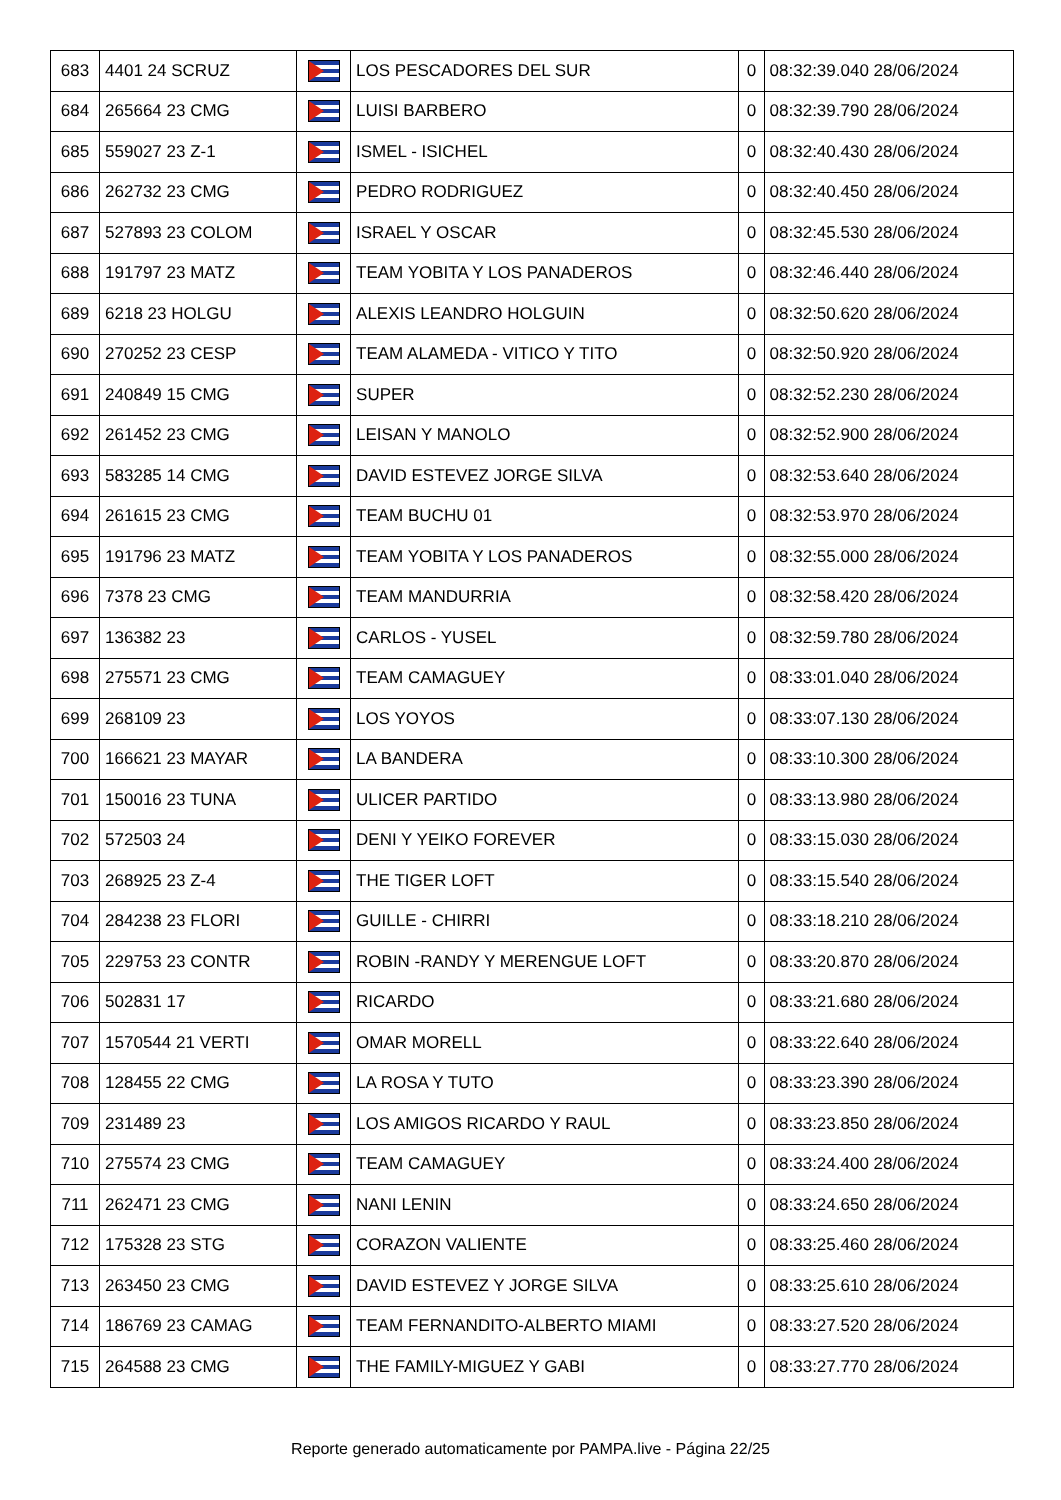| 683 | 4401 24 SCRUZ | | LOS PESCADORES DEL SUR | 0 | 08:32:39.040 28/06/2024 |
| 684 | 265664 23 CMG | | LUISI BARBERO | 0 | 08:32:39.790 28/06/2024 |
| 685 | 559027 23 Z-1 | | ISMEL - ISICHEL | 0 | 08:32:40.430 28/06/2024 |
| 686 | 262732 23 CMG | | PEDRO RODRIGUEZ | 0 | 08:32:40.450 28/06/2024 |
| 687 | 527893 23 COLOM | | ISRAEL Y OSCAR | 0 | 08:32:45.530 28/06/2024 |
| 688 | 191797 23 MATZ | | TEAM YOBITA Y LOS PANADEROS | 0 | 08:32:46.440 28/06/2024 |
| 689 | 6218 23 HOLGU | | ALEXIS LEANDRO HOLGUIN | 0 | 08:32:50.620 28/06/2024 |
| 690 | 270252 23 CESP | | TEAM ALAMEDA - VITICO Y TITO | 0 | 08:32:50.920 28/06/2024 |
| 691 | 240849 15 CMG | | SUPER | 0 | 08:32:52.230 28/06/2024 |
| 692 | 261452 23 CMG | | LEISAN Y MANOLO | 0 | 08:32:52.900 28/06/2024 |
| 693 | 583285 14 CMG | | DAVID ESTEVEZ JORGE SILVA | 0 | 08:32:53.640 28/06/2024 |
| 694 | 261615 23 CMG | | TEAM BUCHU 01 | 0 | 08:32:53.970 28/06/2024 |
| 695 | 191796 23 MATZ | | TEAM YOBITA Y LOS PANADEROS | 0 | 08:32:55.000 28/06/2024 |
| 696 | 7378 23 CMG | | TEAM MANDURRIA | 0 | 08:32:58.420 28/06/2024 |
| 697 | 136382 23 | | CARLOS - YUSEL | 0 | 08:32:59.780 28/06/2024 |
| 698 | 275571 23 CMG | | TEAM CAMAGUEY | 0 | 08:33:01.040 28/06/2024 |
| 699 | 268109 23 | | LOS YOYOS | 0 | 08:33:07.130 28/06/2024 |
| 700 | 166621 23 MAYAR | | LA BANDERA | 0 | 08:33:10.300 28/06/2024 |
| 701 | 150016 23 TUNA | | ULICER PARTIDO | 0 | 08:33:13.980 28/06/2024 |
| 702 | 572503 24 | | DENI Y YEIKO FOREVER | 0 | 08:33:15.030 28/06/2024 |
| 703 | 268925 23 Z-4 | | THE TIGER LOFT | 0 | 08:33:15.540 28/06/2024 |
| 704 | 284238 23 FLORI | | GUILLE - CHIRRI | 0 | 08:33:18.210 28/06/2024 |
| 705 | 229753 23 CONTR | | ROBIN -RANDY Y MERENGUE LOFT | 0 | 08:33:20.870 28/06/2024 |
| 706 | 502831 17 | | RICARDO | 0 | 08:33:21.680 28/06/2024 |
| 707 | 1570544 21 VERTI | | OMAR MORELL | 0 | 08:33:22.640 28/06/2024 |
| 708 | 128455 22 CMG | | LA ROSA Y TUTO | 0 | 08:33:23.390 28/06/2024 |
| 709 | 231489 23 | | LOS AMIGOS RICARDO Y RAUL | 0 | 08:33:23.850 28/06/2024 |
| 710 | 275574 23 CMG | | TEAM CAMAGUEY | 0 | 08:33:24.400 28/06/2024 |
| 711 | 262471 23 CMG | | NANI LENIN | 0 | 08:33:24.650 28/06/2024 |
| 712 | 175328 23 STG | | CORAZON VALIENTE | 0 | 08:33:25.460 28/06/2024 |
| 713 | 263450 23 CMG | | DAVID ESTEVEZ Y JORGE SILVA | 0 | 08:33:25.610 28/06/2024 |
| 714 | 186769 23 CAMAG | | TEAM FERNANDITO-ALBERTO MIAMI | 0 | 08:33:27.520 28/06/2024 |
| 715 | 264588 23 CMG | | THE FAMILY-MIGUEZ Y GABI | 0 | 08:33:27.770 28/06/2024 |
Reporte generado automaticamente por PAMPA.live - Página 22/25